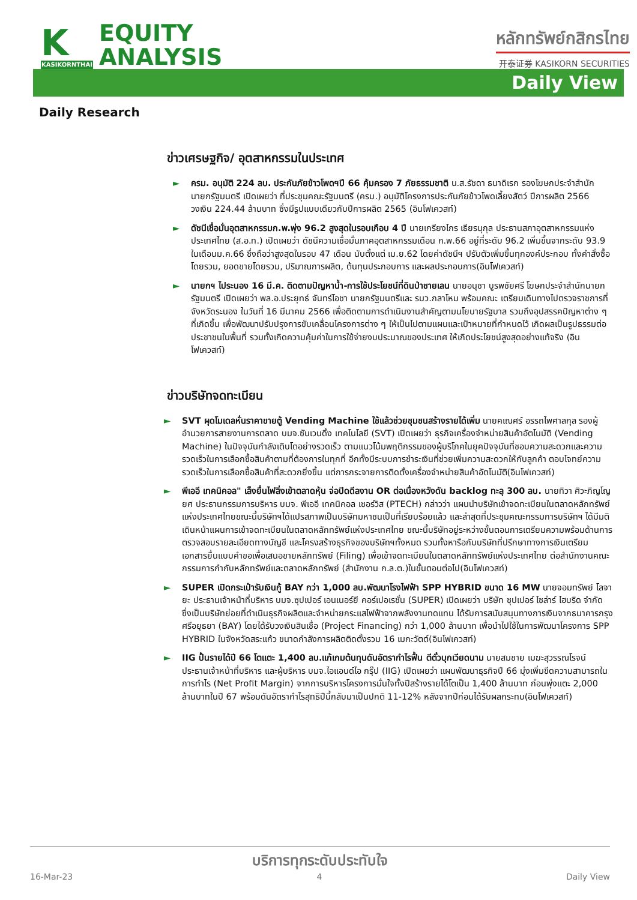K
KASIKORNTHAI
EQUITY
ANALYSIS
หลักทรัพย์กสิกรไทย
开泰证券 KASIKORN SECURITIES
Daily View
Daily Research
ข่าวเศรษฐกิจ/ อุตสาหกรรมในประเทศ
► ครม. อนุมัติ 224 ลบ. ประกันภัยข้าวโพดฯปี 66 คุ้มครอง 7 ภัยธรรมชาติ น.ส.รัชดา ธนาดิเรก รองโฆษกประจำสำนักนายกรัฐมนตรี เปิดเผยว่า ที่ประชุมคณะรัฐมนตรี (ครม.) อนุมัติโครงการประกันภัยข้าวโพดเลี้ยงสัตว์ ปีการผลิต 2566 วงเงิน 224.44 ล้านบาท ซึ่งมีรูปแบบเดียวกับปีการผลิต 2565 (อินโฟเควสท์)
► ดัชนีเชื่อมั่นอุตสาหกรรมก.พ.พุ่ง 96.2 สูงสุดในรอบเกือบ 4 ปี นายเกรียงไกร เธียรนุกุล ประธานสภาอุตสาหกรรมแห่งประเทศไทย (ส.อ.ท.) เปิดเผยว่า ดัชนีความเชื่อมั่นภาคอุตสาหกรรมเดือน ก.พ.66 อยู่ที่ระดับ 96.2 เพิ่มขึ้นจากระดับ 93.9 ในเดือนม.ค.66 ซึ่งถือว่าสูงสุดในรอบ 47 เดือน นับตั้งแต่ เม.ย.62 โดยค่าดัชนีฯ ปรับตัวเพิ่มขึ้นทุกองค์ประกอบ ทั้งคำสั่งซื้อโดยรวม, ยอดขายโดยรวม, ปริมาณการผลิต, ต้นทุนประกอบการ และผลประกอบการ(อินโฟเควสท์)
► นายกฯ ไประนอง 16 มี.ค. ติดตามปัญหาน้ำ-การใช้ประโยชน์ที่ดินป่าชายเลน นายอนุชา บูรพชัยศรี โฆษกประจำสำนักนายกรัฐมนตรี เปิดเผยว่า พล.อ.ประยุทธ์ จันทร์โอชา นายกรัฐมนตรีและ รมว.กลาโหม พร้อมคณะ เตรียมเดินทางไปตรวจราชการที่จังหวัดระนอง ในวันที่ 16 มีนาคม 2566 เพื่อติดตามการดำเนินงานสำคัญตามนโยบายรัฐบาล รวมถึงอุปสรรคปัญหาต่าง ๆ ที่เกิดขึ้น เพื่อพัฒนาปรับปรุงการขับเคลื่อนโครงการต่าง ๆ ให้เป็นไปตามแผนและเป้าหมายที่กำหนดไว้ เกิดผลเป็นรูปธรรมต่อประชาชนในพื้นที่ รวมทั้งเกิดความคุ้มค่าในการใช้จ่ายงบประมาณของประเทศ ให้เกิดประโยชน์สูงสุดอย่างแท้จริง (อินโฟเควสท์)
ข่าวบริษัทจดทะเบียน
► SVT ผุดโมเดลหั่นราคาขายตู้ Vending Machine ใช้แล้วช่วยชุมชนสร้างรายได้เพิ่ม นายคเณศร์ อรรถไพศาลกุล รองผู้อำนวยการสายงานการตลาด บมจ.ซันเวนดิ้ง เทคโนโลยี (SVT) เปิดเผยว่า ธุรกิจเครื่องจำหน่ายสินค้าอัตโนมัติ (Vending Machine) ในปัจจุบันกำลังเติบโตอย่างรวดเร็ว ตามแนวโน้มพฤติกรรมของผู้บริโภคในยุคปัจจุบันที่ชอบความสะดวกและความรวดเร็วในการเลือกซื้อสินค้าตามที่ต้องการในทุกที่ อีกทั้งมีระบบการชำระเงินที่ช่วยเพิ่มความสะดวกให้กับลูกค้า ตอบโจทย์ความรวดเร็วในการเลือกซื้อสินค้าที่สะดวกยิ่งขึ้น แต่การกระจายการติดตั้งเครื่องจำหน่ายสินค้าอัตโนมัติ(อินโฟเควสท์)
► พีเออี เทคนิคอล" เล็งยื่นไฟลิ่งเข้าตลาดหุ้น จ่อปิดดีลงาน OR ต่อเนื่องหวังดัน backlog ทะลุ 300 ลบ. นายทิวา ศิวะภิญโญยศ ประธานกรรมการบริหาร บมจ. พีเออี เทคนิคอล เซอร์วิส (PTECH) กล่าวว่า แผนนำบริษัทเข้าจดทะเบียนในตลาดหลักทรัพย์แห่งประเทศไทยขณะนี้บริษัทฯได้แปรสภาพเป็นบริษัทมหาชนเป็นที่เรียบร้อยแล้ว และล่าสุดที่ประชุมคณะกรรมการบริษัทฯ ได้มีมติเดินหน้าแผนการเข้าจดทะเบียนในตลาดหลักทรัพย์แห่งประเทศไทย ขณะนี้บริษัทอยู่ระหว่างขั้นตอนการเตรียมความพร้อมด้านการตรวจสอบรายละเอียดทางบัญชี และโครงสร้างธุรกิจของบริษัทฯทั้งหมด รวมทั้งหารือกับบริษัทที่ปรึกษาทางการเงินเตรียมเอกสารยื่นแบบคำขอเพื่อเสนอขายหลักทรัพย์ (Filing) เพื่อเข้าจดทะเบียนในตลาดหลักทรัพย์แห่งประเทศไทย ต่อสำนักงานคณะกรรมการกำกับหลักทรัพย์และตลาดหลักทรัพย์ (สำนักงาน ก.ล.ต.)ในขั้นตอนต่อไป(อินโฟเควสท์)
► SUPER เปิดกระเป๋ารับเงินกู้ BAY กว่า 1,000 ลบ.พัฒนาโรงไฟฟ้า SPP HYBRID ขนาด 16 MW นายจอมทรัพย์ โลจายะ ประธานเจ้าหน้าที่บริหาร บมจ.ซุปเปอร์ เอนเนอร์ยี คอร์เปอเรชั่น (SUPER) เปิดเผยว่า บริษัท ซุปเปอร์ โซล่าร์ ไฮบริด จำกัด ซึ่งเป็นบริษัทย่อยที่ดำเนินธุรกิจผลิตและจำหน่ายกระแสไฟฟ้าจากพลังงานทดแทน ได้รับการสนับสนุนทางการเงินจากธนาคารกรุงศรีอยุธยา (BAY) โดยได้รับวงเงินสินเชื่อ (Project Financing) กว่า 1,000 ล้านบาท เพื่อนำไปใช้ในการพัฒนาโครงการ SPP HYBRID ในจังหวัดสระแก้ว ขนาดกำลังการผลิตติดตั้งรวม 16 เมกะวัตต์(อินโฟเควสท์)
► IIG ปั้นรายได้ปี 66 โตแตะ 1,400 ลบ.แก้เกมต้นทุนดันอัตรากำไรฟื้น ตีตั๋วบุกเวียดนาม นายสมชาย เมฆะสุวรรณโรจน์ ประธานเจ้าหน้าที่บริหาร และผู้บริหาร บมจ.ไอแอนด์ไอ กรุ๊ป (IIG) เปิดเผยว่า แผนพัฒนาธุรกิจปี 66 มุ่งเพิ่มขีดความสามารถในการทำไร (Net Profit Margin) จากการบริหารโครงการมั่นใจทั้งปีสร้างรายได้โตเป็น 1,400 ล้านบาท ก่อนพุ่งแตะ 2,000 ล้านบาทในปี 67 พร้อมดันอัตรากำไรสุทธิปีนี้กลับมาเป็นปกติ 11-12% หลังจากปีก่อนได้รับผลกระทบ(อินโฟเควสท์)
บริการทุกระดับประทับใจ
16-Mar-23 4 Daily View